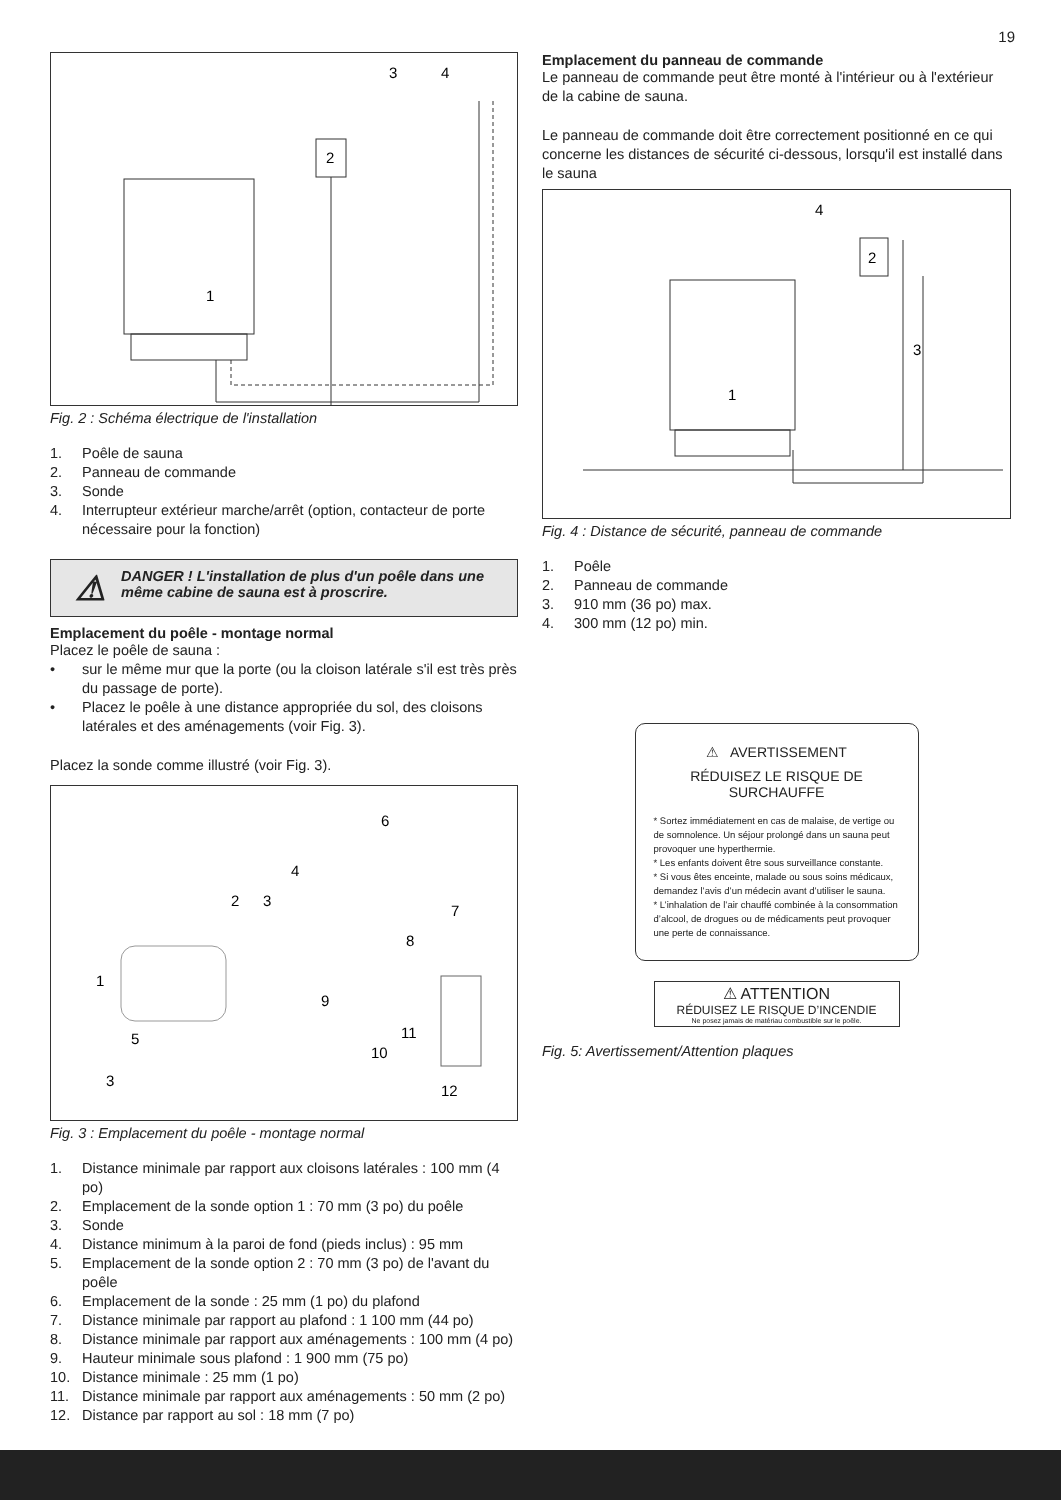19
2
1
3
4
Fig. 2 : Schéma électrique de l'installation
1. Poêle de sauna
2. Panneau de commande
3. Sonde
4. Interrupteur extérieur marche/arrêt (option, contacteur de porte nécessaire pour la fonction)
⚠
DANGER ! L'installation de plus d'un poêle dans une même cabine de sauna est à proscrire.
Emplacement du poêle - montage normal
Placez le poêle de sauna :
• sur le même mur que la porte (ou la cloison latérale s'il est très près du passage de porte).
• Placez le poêle à une distance appropriée du sol, des cloisons latérales et des aménagements (voir Fig. 3).
Placez la sonde comme illustré (voir Fig. 3).
6
4
2
3
7
8
1
9
5
11
10
3
12
Fig. 3 : Emplacement du poêle - montage normal
1. Distance minimale par rapport aux cloisons latérales : 100 mm (4 po)
2. Emplacement de la sonde option 1 : 70 mm (3 po) du poêle
3. Sonde
4. Distance minimum à la paroi de fond (pieds inclus) : 95 mm
5. Emplacement de la sonde option 2 : 70 mm (3 po) de l'avant du poêle
6. Emplacement de la sonde : 25 mm (1 po) du plafond
7. Distance minimale par rapport au plafond : 1 100 mm (44 po)
8. Distance minimale par rapport aux aménagements : 100 mm (4 po)
9. Hauteur minimale sous plafond : 1 900 mm (75 po)
10. Distance minimale : 25 mm (1 po)
11. Distance minimale par rapport aux aménagements : 50 mm (2 po)
12. Distance par rapport au sol : 18 mm (7 po)
Emplacement du panneau de commande
Le panneau de commande peut être monté à l'intérieur ou à l'extérieur de la cabine de sauna.
Le panneau de commande doit être correctement positionné en ce qui concerne les distances de sécurité ci-dessous, lorsqu'il est installé dans le sauna
4
2
3
1
Fig. 4 : Distance de sécurité, panneau de commande
1. Poêle
2. Panneau de commande
3. 910 mm (36 po) max.
4. 300 mm (12 po) min.
⚠ AVERTISSEMENT
RÉDUISEZ LE RISQUE DE SURCHAUFFE
* Sortez immédiatement en cas de malaise, de vertige ou de somnolence. Un séjour prolongé dans un sauna peut provoquer une hyperthermie.
* Les enfants doivent être sous surveillance constante.
* Si vous êtes enceinte, malade ou sous soins médicaux, demandez l’avis d’un médecin avant d’utiliser le sauna.
* L’inhalation de l’air chauffé combinée à la consommation d’alcool, de drogues ou de médicaments peut provoquer une perte de connaissance.
⚠ ATTENTION
RÉDUISEZ LE RISQUE D’INCENDIE
Ne posez jamais de matériau combustible sur le poêle.
Fig. 5: Avertissement/Attention plaques